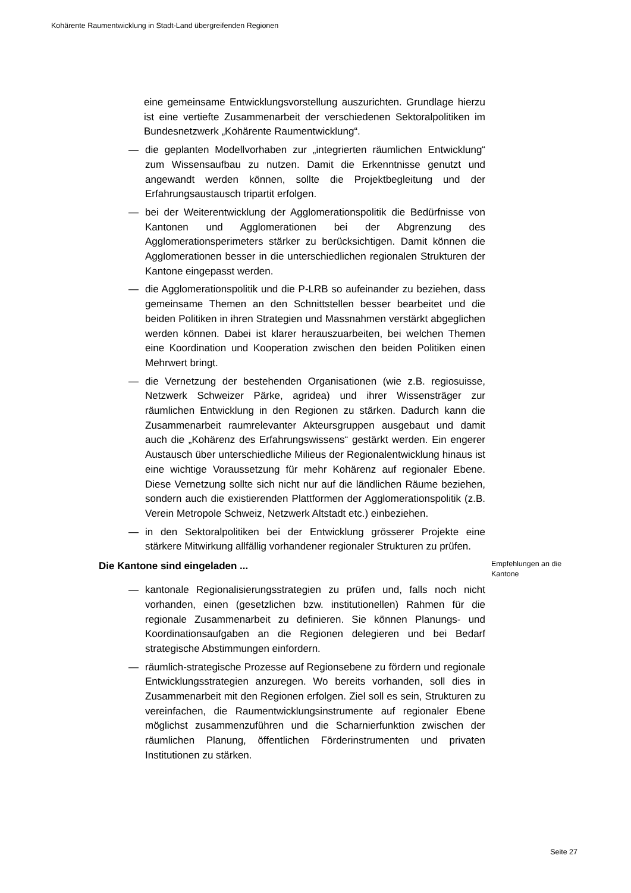Kohärente Raumentwicklung in Stadt-Land übergreifenden Regionen
eine gemeinsame Entwicklungsvorstellung auszurichten. Grundlage hierzu ist eine vertiefte Zusammenarbeit der verschiedenen Sektoralpolitiken im Bundesnetzwerk „Kohärente Raumentwicklung“.
— die geplanten Modellvorhaben zur „integrierten räumlichen Entwicklung“ zum Wissensaufbau zu nutzen. Damit die Erkenntnisse genutzt und angewandt werden können, sollte die Projektbegleitung und der Erfahrungsaustausch tripartit erfolgen.
— bei der Weiterentwicklung der Agglomerationspolitik die Bedürfnisse von Kantonen und Agglomerationen bei der Abgrenzung des Agglomerationsperimeters stärker zu berücksichtigen. Damit können die Agglomerationen besser in die unterschiedlichen regionalen Strukturen der Kantone eingepasst werden.
— die Agglomerationspolitik und die P-LRB so aufeinander zu beziehen, dass gemeinsame Themen an den Schnittstellen besser bearbeitet und die beiden Politiken in ihren Strategien und Massnahmen verstärkt abgeglichen werden können. Dabei ist klarer herauszuarbeiten, bei welchen Themen eine Koordination und Kooperation zwischen den beiden Politiken einen Mehrwert bringt.
— die Vernetzung der bestehenden Organisationen (wie z.B. regiosuisse, Netzwerk Schweizer Pärke, agridea) und ihrer Wissensträger zur räumlichen Entwicklung in den Regionen zu stärken. Dadurch kann die Zusammenarbeit raumrelevanter Akteursgruppen ausgebaut und damit auch die „Kohärenz des Erfahrungswissens“ gestärkt werden. Ein engerer Austausch über unterschiedliche Milieus der Regionalentwicklung hinaus ist eine wichtige Voraussetzung für mehr Kohärenz auf regionaler Ebene. Diese Vernetzung sollte sich nicht nur auf die ländlichen Räume beziehen, sondern auch die existierenden Plattformen der Agglomerationspolitik (z.B. Verein Metropole Schweiz, Netzwerk Altstadt etc.) einbeziehen.
— in den Sektoralpolitiken bei der Entwicklung grösserer Projekte eine stärkere Mitwirkung allfällig vorhandener regionaler Strukturen zu prüfen.
Die Kantone sind eingeladen ... Empfehlungen an die Kantone
— kantonale Regionalisierungsstrategien zu prüfen und, falls noch nicht vorhanden, einen (gesetzlichen bzw. institutionellen) Rahmen für die regionale Zusammenarbeit zu definieren. Sie können Planungs- und Koordinationsaufgaben an die Regionen delegieren und bei Bedarf strategische Abstimmungen einfordern.
— räumlich-strategische Prozesse auf Regionsebene zu fördern und regionale Entwicklungsstrategien anzuregen. Wo bereits vorhanden, soll dies in Zusammenarbeit mit den Regionen erfolgen. Ziel soll es sein, Strukturen zu vereinfachen, die Raumentwicklungsinstrumente auf regionaler Ebene möglichst zusammenzuführen und die Scharnierfunktion zwischen der räumlichen Planung, öffentlichen Förderinstrumenten und privaten Institutionen zu stärken.
Seite 27